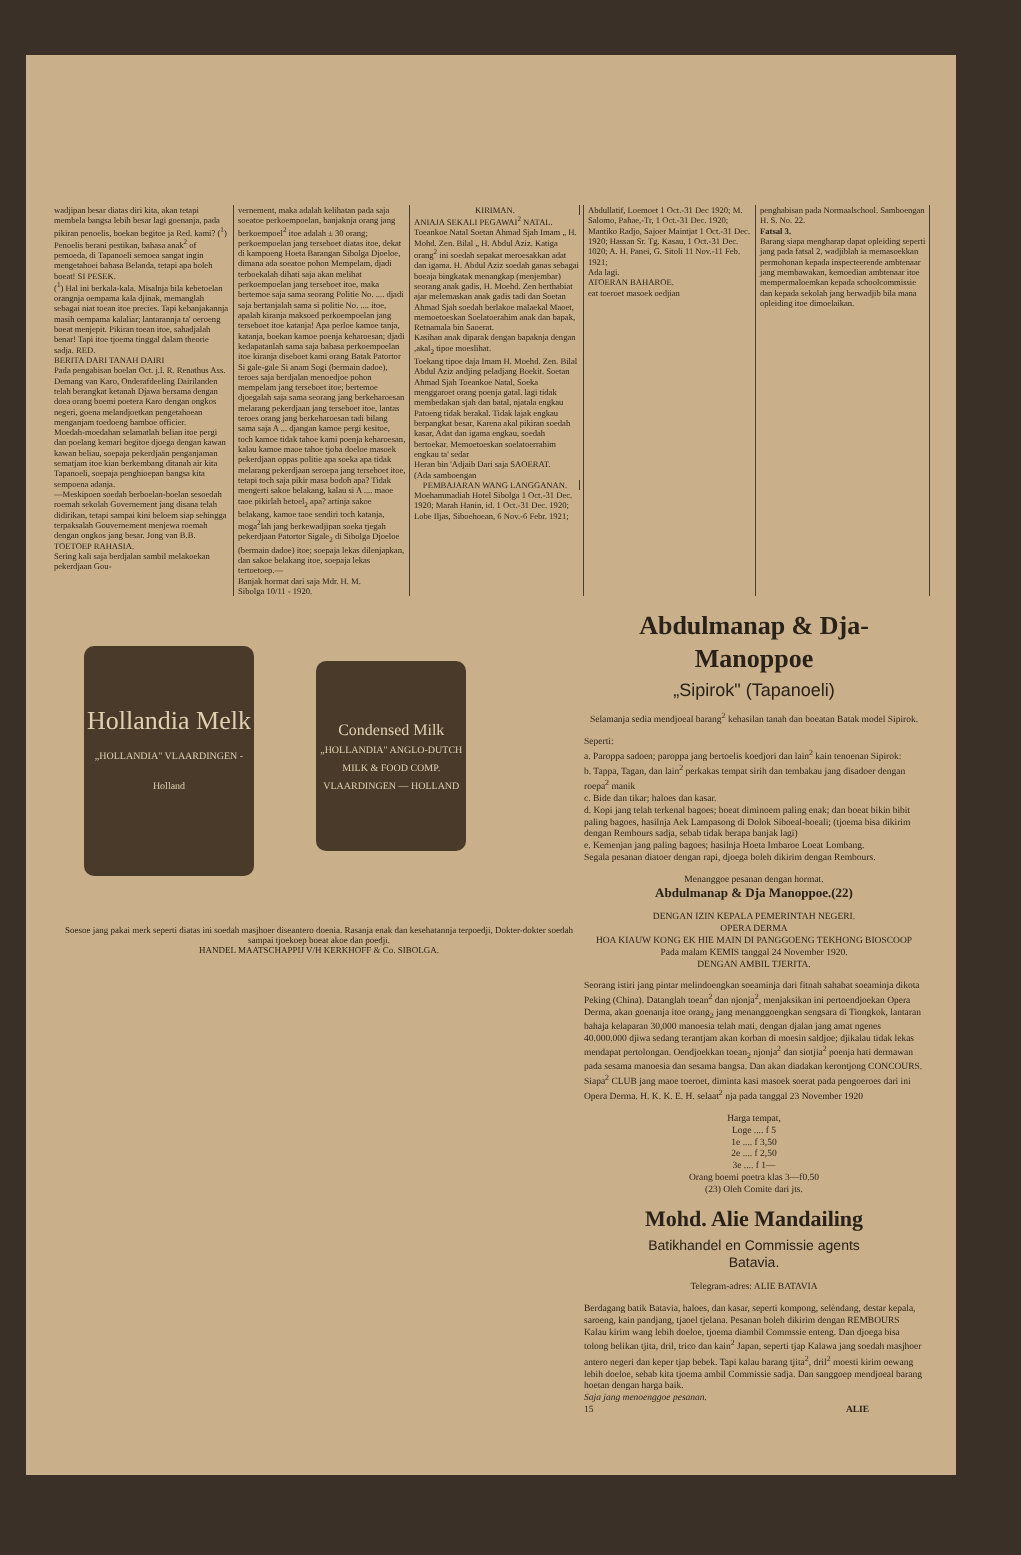wadjipan besar diatas diri kita, akan tetapi membela bangsa lebih besar lagi goenanja, pada pikiran penoelis, boekan begitoe ja Red. kami? (<sup>1</sup>)
Penoelis berani pestikan, bahasa anak<sup>2</sup> of pemoeda, di Tapanoeli semoea sangat ingin mengetahoei bahasa Belanda, tetapi apa boleh boeat! SI PESEK.
(<sup>1</sup>) Hal ini berkala-kala. Misalnja bila kebetoelan orangnja oempama kala djinak, memanglah sebagai niat toean itoe precies. Tapi kebanjakannja masih oempama kalaliar; lantarannja ta' oeroeng boeat menjepit. Pikiran toean itoe, sahadjalah benar! Tapi itoe tjoema tinggal dalam theorie sadja. RED.
BERITA DARI TANAH DAIRI
Pada pengabisan boelan Oct. j.l. R. Renathus Ass. Demang van Karo, Onderafdeeling Dairilanden telah berangkat ketanah Djawa bersama dengan doea orang boemi poetera Karo dengan ongkos negeri, goena melandjoetkan pengetahoean menganjam toedoeng bamboe officier.
Moedah-moedahan selamatlah belian itoe pergi dan poelang kemari begitoe djoega dengan kawan kawan beliau, soepaja pekerdjaän penganjaman sematjam itoe kian berkembang ditanah air kita Tapanoeli, soepaja penghioepan bangsa kita sempoena adanja.
—Meskipoen soedah berboelan-boelan sesoedah roemah sekolah Governement jang disana telah didirikan, tetapi sampai kini beloem siap sehingga terpaksalah Gouvernement menjewa roemah dengan ongkos jang besar. Jong van B.B.
TOETOEP RAHASIA.
Sering kali saja berdjalan sambil melakoekan pekerdjaan Gou-
vernement, maka adalah kelihatan pada saja soeatoe perkoempoelan, banjaknja orang jang berkoempoel<sup>2</sup> itoe adalah ± 30 orang; perkoempoelan jang terseboet diatas itoe, dekat di kampoeng Hoeta Barangan Sibolga Djoeloe, dimana ada soeatoe pohon Mempelam, djadi terboekalah dihati saja akan melihat perkoempoelan jang terseboet itoe, maka bertemoe saja sama seorang Politie No. .... djadi saja bertanjalah sama si politie No. .... itoe, apalah kiranja maksoed perkoempoelan jang terseboet itoe katanja! Apa perloe kamoe tanja, katanja, boekan kamoe poenja keharoesan; djadi kedapatanlah sama saja bahasa perkoempoelan itoe kiranja diseboet kami orang Batak Patortor Si gale-gale Si anam Sogi (bermain dadoe), teroes saja berdjalan menoedjoe pohon mempelam jang terseboet itoe; bertemoe djoegalah saja sama seorang jang berkeharoesan melarang pekerdjaan jang terseboet itoe, lantas teroes orang jang berkeharoesan tadi bilang sama saja A ... djangan kamoe pergi kesitoe, toch kamoe tidak tahoe kami poenja keharoesan, kalau kamoe maoe tahoe tjoba doeloe masoek pekerdjaan oppas politie apa soeka apa tidak melarang pekerdjaan seroepa jang terseboet itoe, tetapi toch saja pikir masa bodoh apa? Tidak mengerti sakoe belakang, kalau si A .... maoe taoe pikirlah betoel<sub>2</sub> apa? artinja sakoe belakang, kamoe taoe sendiri toch katanja, moga<sup>2</sup>lah jang berkewadjipan soeka tjegah pekerdjaan Patortor Sigale<sub>2</sub> di Sibolga Djoeloe (bermain dadoe) itoe; soepaja lekas dilenjapkan, dan sakoe belakang itoe, soepaja lekas tertoetoep.—
Banjak hormat dari saja Mdr. H. M.
Sibolga 10/11 - 1920.
KIRIMAN.
ANIAJA SEKALI PEGAWAI<sup>2</sup> NATAL.
Toeankoe Natal Soetan Ahmad Sjah Imam „ H. Mohd. Zen. Bilal „ H. Abdul Aziz. Katiga orang<sup>2</sup> ini soedah sepakat meroesakkan adat dan igama. H. Abdul Aziz soedah ganas sebagai boeaja bingkatak menangkap (menjembar) seorang anak gadis, H. Moehd. Zen berthabiat ajar melemaskan anak gadis tadi dan Soetan Ahmad Sjah soedah berlakoe malaekal Maoet, memoetoeskan Soelatoerahim anak dan bapak, Retnamala bin Saoerat.
Kasihan anak diparak dengan bapaknja dengan ,akal<sub>2</sub> tipoe moeslihat.
Toekang tipoe daja Imam H. Moehd. Zen. Bilal Abdul Aziz andjing peladjang Boekit. Soetan Ahmad Sjah Toeankoe Natal, Soeka menggaroet orang poenja gatal. lagi tidak membedakan sjah dan batal, njatala engkau Patoeng tidak berakal. Tidak lajak engkau berpangkat besar, Karena akal pikiran soedah kasar, Adat dan igama engkau, soedah bertoekar. Memoetoeskan soelatoerrahim engkau ta' sedar
Heran bin 'Adjaib Dari saja SAOERAT.
(Ada samboengan
PEMBAJARAN WANG LANGGANAN.
Moehammadiah Hotel Sibolga 1 Oct.-31 Dec. 1920; Marah Hanin, id. 1 Oct.-31 Dec. 1920; Lobe Iljas, Siboehoean, 6 Nov.-6 Febr. 1921;
Abdullatif, Loemoet 1 Oct.-31 Dec 1920; M. Salomo, Pahae,-Tr, 1 Oct.-31 Dec. 1920; Mantiko Radjo, Sajoer Maintjat 1 Oct.-31 Dec. 1920; Hassan Sr. Tg. Kasau, 1 Oct.-31 Dec. 1020; A. H. Panei, G. Sitoli 11 Nov.-11 Feb. 1921;
Ada lagi.
ATOERAN BAHAROE.
eat toeroet masoek oedjian
penghabisan pada Normaalschool. Samboengan H. S. No. 22.
Fatsal 3.
Barang siapa mengharap dapat opleiding seperti jang pada fatsal 2, wadjiblah ia memasoekkan permohonan kepada inspecteerende ambtenaar jang membawakan, kemoedian ambtenaar itoe mempermaloemkan kepada schoolcommissie dan kepada sekolah jang berwadjib bila mana opleiding itoe dimoelaikan.
Hollandia Melk
„HOLLANDIA" VLAARDINGEN - Holland
Condensed Milk
„HOLLANDIA" ANGLO-DUTCH MILK & FOOD COMP. VLAARDINGEN — HOLLAND
Soesoe jang pakai merk seperti diatas ini soedah masjhoer diseantero doenia. Rasanja enak dan kesehatannja terpoedji, Dokter-dokter soedah sampai tjoekoep boeat akoe dan poedji.
HANDEL MAATSCHAPPIJ V/H KERKHOFF & Co. SIBOLGA.
Abdulmanap & Dja-Manoppoe
„Sipirok" (Tapanoeli)
Selamanja sedia mendjoeal barang<sup>2</sup> kehasilan tanah dan boeatan Batak model Sipirok.
Seperti:
a. Paroppa sadoen; paroppa jang bertoelis koedjori dan lain<sup>2</sup> kain tenoenan Sipirok:
b. Tappa, Tagan, dan lain<sup>2</sup> perkakas tempat sirih dan tembakau jang disadoer dengan roepa<sup>2</sup> manik
c. Bide dan tikar; haloes dan kasar.
d. Kopi jang telah terkenal bagoes; boeat diminoem paling enak; dan boeat bikin bibit paling bagoes, hasilnja Aek Lampasong di Dolok Siboeal-boeali; (tjoema bisa dikirim dengan Rembours sadja, sebab tidak berapa banjak lagi)
e. Kemenjan jang paling bagoes; hasilnja Hoeta Imbaroe Loeat Lombang.
Segala pesanan diatoer dengan rapi, djoega boleh dikirim dengan Rembours.
Menanggoe pesanan dengan hormat.
Abdulmanap & Dja Manoppoe.(22)
DENGAN IZIN KEPALA PEMERINTAH NEGERI.
OPERA DERMA
HOA KIAUW KONG EK HIE MAIN DI PANGGOENG TEKHONG BIOSCOOP
Pada malam KEMIS tanggal 24 November 1920.
DENGAN AMBIL TJERITA.
Seorang istiri jang pintar melindoengkan soeaminja dari fitnah sahabat soeaminja dikota Peking (China). Datanglah toean<sup>2</sup> dan njonja<sup>2</sup>, menjaksikan ini pertoendjoekan Opera Derma, akan goenanja itoe orang<sub>2</sub> jang menanggoengkan sengsara di Tiongkok, lantaran bahaja kelaparan 30,000 manoesia telah mati, dengan djalan jang amat ngenes 40.000.000 djiwa sedang terantjam akan korban di moesin saldjoe; djikalau tidak lekas mendapat pertolongan. Oendjoekkan toean<sub>2</sub> njonja<sup>2</sup> dan siotjia<sup>2</sup> poenja hati dermawan pada sesama manoesia dan sesama bangsa. Dan akan diadakan kerontjong CONCOURS. Siapa<sup>2</sup> CLUB jang maoe toeroet, diminta kasi masoek soerat pada pengoeroes dari ini Opera Derma. H. K. K. E. H. selaat<sup>2</sup> nja pada tanggal 23 November 1920
Harga tempat,
Loge .... f 5
1e .... f 3,50
2e .... f 2,50
3e .... f 1—
Orang boemi poetra klas 3—f0.50
(23) Oleh Comite dari jts.
Mohd. Alie Mandailing
Batikhandel en Commissie agents
Batavia.
Telegram-adres: ALIE BATAVIA
Berdagang batik Batavia, haloes, dan kasar, seperti kompong, selèndang, destar kepala, saroeng, kain pandjang, tjaoel tjelana. Pesanan boleh dikirim dengan REMBOURS Kalau kirim wang lebih doeloe, tjoema diambil Commssie enteng. Dan djoega bisa tolong belikan tjita, dril, trico dan kain<sup>2</sup> Japan, seperti tjap Kalawa jang soedah masjhoer antero negeri dan keper tjap bebek. Tapi kalau barang tjita<sup>2</sup>, dril<sup>2</sup> moesti kirim oewang lebih doeloe, sebab kita tjoema ambil Commissie sadja. Dan sanggoep mendjoeal barang hoetan dengan harga baik.
Saja jang menoenggoe pesanan.
15 ALIE